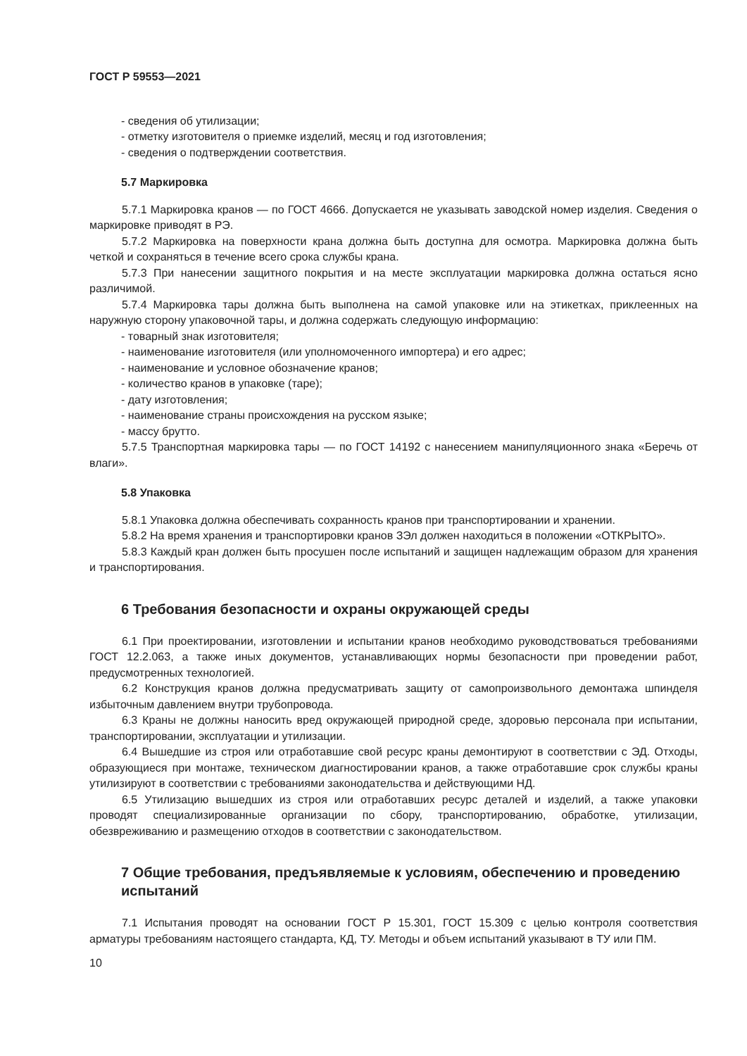ГОСТ Р 59553—2021
- сведения об утилизации;
- отметку изготовителя о приемке изделий, месяц и год изготовления;
- сведения о подтверждении соответствия.
5.7 Маркировка
5.7.1 Маркировка кранов — по ГОСТ 4666. Допускается не указывать заводской номер изделия. Сведения о маркировке приводят в РЭ.
5.7.2 Маркировка на поверхности крана должна быть доступна для осмотра. Маркировка должна быть четкой и сохраняться в течение всего срока службы крана.
5.7.3 При нанесении защитного покрытия и на месте эксплуатации маркировка должна остаться ясно различимой.
5.7.4 Маркировка тары должна быть выполнена на самой упаковке или на этикетках, приклеенных на наружную сторону упаковочной тары, и должна содержать следующую информацию:
- товарный знак изготовителя;
- наименование изготовителя (или уполномоченного импортера) и его адрес;
- наименование и условное обозначение кранов;
- количество кранов в упаковке (таре);
- дату изготовления;
- наименование страны происхождения на русском языке;
- массу брутто.
5.7.5 Транспортная маркировка тары — по ГОСТ 14192 с нанесением манипуляционного знака «Беречь от влаги».
5.8 Упаковка
5.8.1 Упаковка должна обеспечивать сохранность кранов при транспортировании и хранении.
5.8.2 На время хранения и транспортировки кранов ЗЭл должен находиться в положении «ОТКРЫТО».
5.8.3 Каждый кран должен быть просушен после испытаний и защищен надлежащим образом для хранения и транспортирования.
6 Требования безопасности и охраны окружающей среды
6.1 При проектировании, изготовлении и испытании кранов необходимо руководствоваться требованиями ГОСТ 12.2.063, а также иных документов, устанавливающих нормы безопасности при проведении работ, предусмотренных технологией.
6.2 Конструкция кранов должна предусматривать защиту от самопроизвольного демонтажа шпинделя избыточным давлением внутри трубопровода.
6.3 Краны не должны наносить вред окружающей природной среде, здоровью персонала при испытании, транспортировании, эксплуатации и утилизации.
6.4 Вышедшие из строя или отработавшие свой ресурс краны демонтируют в соответствии с ЭД. Отходы, образующиеся при монтаже, техническом диагностировании кранов, а также отработавшие срок службы краны утилизируют в соответствии с требованиями законодательства и действующими НД.
6.5 Утилизацию вышедших из строя или отработавших ресурс деталей и изделий, а также упаковки проводят специализированные организации по сбору, транспортированию, обработке, утилизации, обезвреживанию и размещению отходов в соответствии с законодательством.
7 Общие требования, предъявляемые к условиям, обеспечению и проведению испытаний
7.1 Испытания проводят на основании ГОСТ Р 15.301, ГОСТ 15.309 с целью контроля соответствия арматуры требованиям настоящего стандарта, КД, ТУ. Методы и объем испытаний указывают в ТУ или ПМ.
10